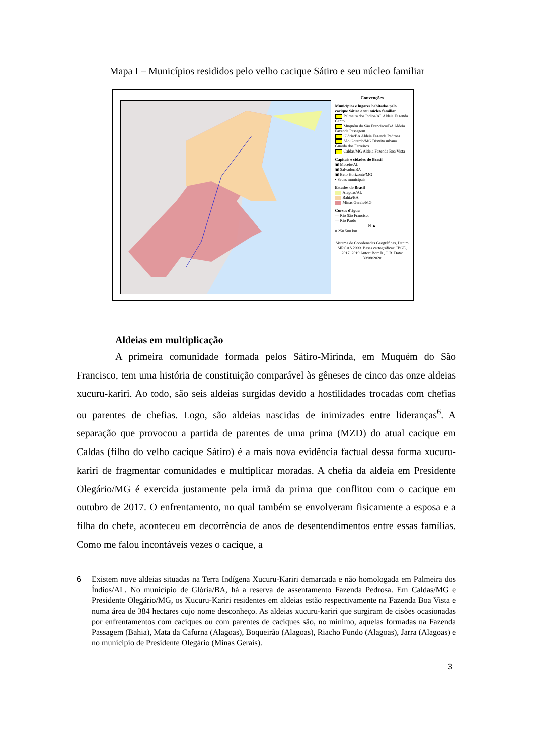Mapa I – Municípios resididos pelo velho cacique Sátiro e seu núcleo familiar
Convenções
Municípios e lugares habitados pelo cacique Sátiro e seu núcleo familiar
Palmeira dos Índios/AL Aldeia Fazenda Canto
Muquém do São Francisco/BA Aldeia Fazenda Passagem
Glória/BA Aldeia Fazenda Pedrosa
São Gotardo/MG Distrito urbano Guarda dos Ferreiros
Caldas/MG Aldeia Fazenda Boa Vista
Capitais e cidades do Brasil
▣ Maceió/AL
▣ Salvador/BA
▣ Belo Horizonte/MG
• Sedes municipais
Estados do Brasil
Alagoas/AL
Bahia/BA
Minas Gerais/MG
Cursos d'água
— Rio São Francisco
— Rio Pardo
N ▲
0 250 500 km
Sistema de Coordenadas Geográficas, Datum SIRGAS 2000. Bases cartográficas: IBGE, 2017, 2019 Autor: Bort Jr., J. R. Data: 30/08/2020
Aldeias em multiplicação
A primeira comunidade formada pelos Sátiro-Mirinda, em Muquém do São Francisco, tem uma história de constituição comparável às gêneses de cinco das onze aldeias xucuru-kariri. Ao todo, são seis aldeias surgidas devido a hostilidades trocadas com chefias ou parentes de chefias. Logo, são aldeias nascidas de inimizades entre lideranças<sup>6</sup>. A separação que provocou a partida de parentes de uma prima (MZD) do atual cacique em Caldas (filho do velho cacique Sátiro) é a mais nova evidência factual dessa forma xucuru-kariri de fragmentar comunidades e multiplicar moradas. A chefia da aldeia em Presidente Olegário/MG é exercida justamente pela irmã da prima que conflitou com o cacique em outubro de 2017. O enfrentamento, no qual também se envolveram fisicamente a esposa e a filha do chefe, aconteceu em decorrência de anos de desentendimentos entre essas famílias. Como me falou incontáveis vezes o cacique, a
6 Existem nove aldeias situadas na Terra Indígena Xucuru-Kariri demarcada e não homologada em Palmeira dos Índios/AL. No município de Glória/BA, há a reserva de assentamento Fazenda Pedrosa. Em Caldas/MG e Presidente Olegário/MG, os Xucuru-Kariri residentes em aldeias estão respectivamente na Fazenda Boa Vista e numa área de 384 hectares cujo nome desconheço. As aldeias xucuru-kariri que surgiram de cisões ocasionadas por enfrentamentos com caciques ou com parentes de caciques são, no mínimo, aquelas formadas na Fazenda Passagem (Bahia), Mata da Cafurna (Alagoas), Boqueirão (Alagoas), Riacho Fundo (Alagoas), Jarra (Alagoas) e no município de Presidente Olegário (Minas Gerais).
3